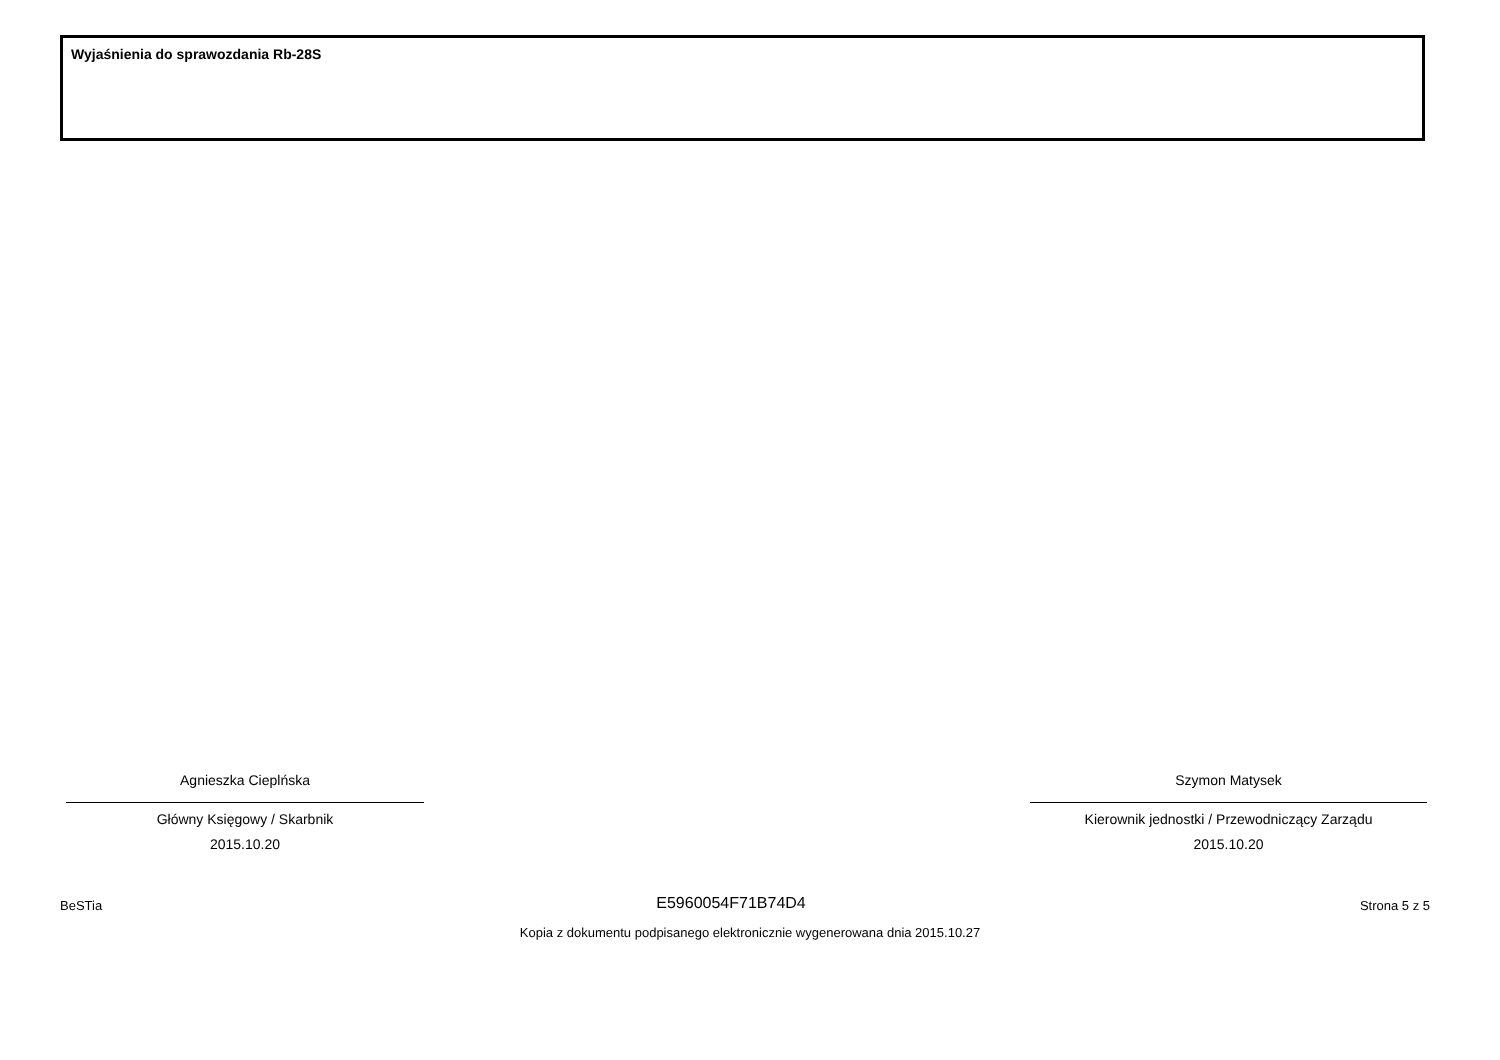Wyjaśnienia do sprawozdania Rb-28S
Agnieszka Cieplńska
Główny Księgowy / Skarbnik
2015.10.20
Szymon Matysek
Kierownik jednostki / Przewodniczący Zarządu
2015.10.20
BeSTia E5960054F71B74D4 Strona 5 z 5
Kopia z dokumentu podpisanego elektronicznie wygenerowana dnia 2015.10.27